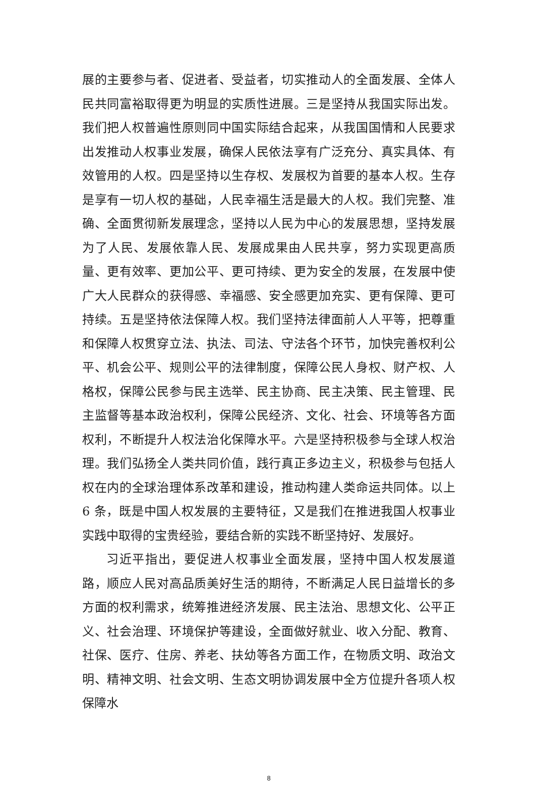展的主要参与者、促进者、受益者，切实推动人的全面发展、全体人民共同富裕取得更为明显的实质性进展。三是坚持从我国实际出发。我们把人权普遍性原则同中国实际结合起来，从我国国情和人民要求出发推动人权事业发展，确保人民依法享有广泛充分、真实具体、有效管用的人权。四是坚持以生存权、发展权为首要的基本人权。生存是享有一切人权的基础，人民幸福生活是最大的人权。我们完整、准确、全面贯彻新发展理念，坚持以人民为中心的发展思想，坚持发展为了人民、发展依靠人民、发展成果由人民共享，努力实现更高质量、更有效率、更加公平、更可持续、更为安全的发展，在发展中使广大人民群众的获得感、幸福感、安全感更加充实、更有保障、更可持续。五是坚持依法保障人权。我们坚持法律面前人人平等，把尊重和保障人权贯穿立法、执法、司法、守法各个环节，加快完善权利公平、机会公平、规则公平的法律制度，保障公民人身权、财产权、人格权，保障公民参与民主选举、民主协商、民主决策、民主管理、民主监督等基本政治权利，保障公民经济、文化、社会、环境等各方面权利，不断提升人权法治化保障水平。六是坚持积极参与全球人权治理。我们弘扬全人类共同价值，践行真正多边主义，积极参与包括人权在内的全球治理体系改革和建设，推动构建人类命运共同体。以上 6 条，既是中国人权发展的主要特征，又是我们在推进我国人权事业实践中取得的宝贵经验，要结合新的实践不断坚持好、发展好。
习近平指出，要促进人权事业全面发展，坚持中国人权发展道路，顺应人民对高品质美好生活的期待，不断满足人民日益增长的多方面的权利需求，统筹推进经济发展、民主法治、思想文化、公平正义、社会治理、环境保护等建设，全面做好就业、收入分配、教育、社保、医疗、住房、养老、扶幼等各方面工作，在物质文明、政治文明、精神文明、社会文明、生态文明协调发展中全方位提升各项人权保障水
8